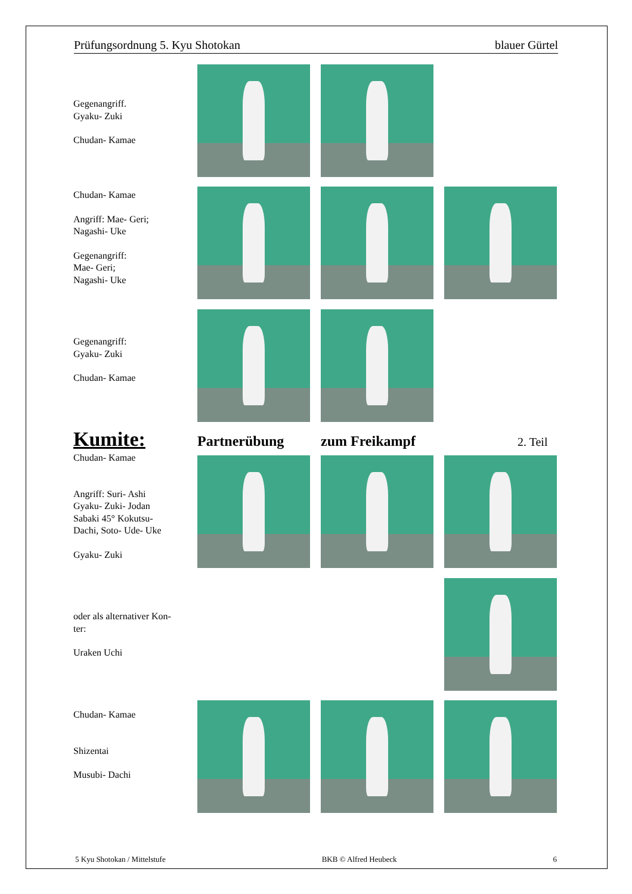Prüfungsordnung 5. Kyu Shotokan blauer Gürtel
Gegenangriff.
Gyaku- Zuki
Chudan- Kamae
Chudan- Kamae
Angriff: Mae- Geri;
Nagashi- Uke
Gegenangriff:
Mae- Geri;
Nagashi- Uke
Gegenangriff:
Gyaku- Zuki
Chudan- Kamae
Kumite: Partnerübung zum Freikampf 2. Teil
Chudan- Kamae
Angriff: Suri- Ashi
Gyaku- Zuki- Jodan
Sabaki 45° Kokutsu-
Dachi, Soto- Ude- Uke
Gyaku- Zuki
oder als alternativer Kon-
ter:
Uraken Uchi
Chudan- Kamae
Shizentai
Musubi- Dachi
5 Kyu Shotokan / Mittelstufe BKB © Alfred Heubeck 6